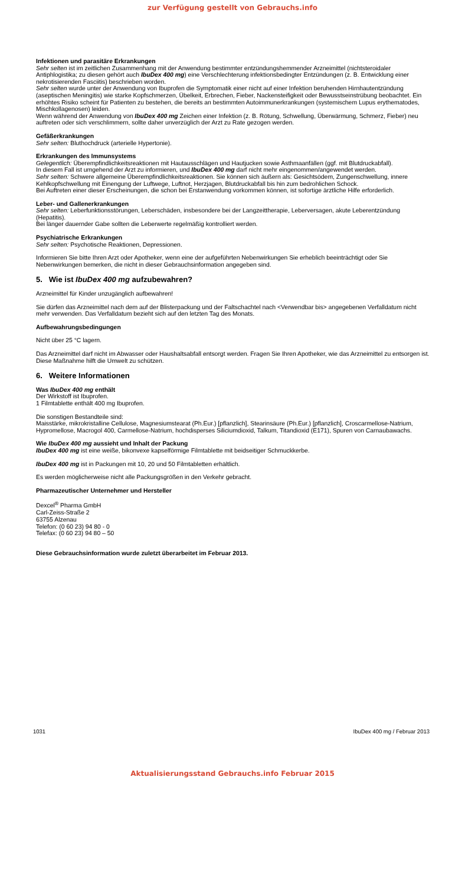zur Verfügung gestellt von Gebrauchs.info
Infektionen und parasitäre Erkrankungen
Sehr selten ist im zeitlichen Zusammenhang mit der Anwendung bestimmter entzündungshemmender Arzneimittel (nichtsteroidaler Antiphlogistika; zu diesen gehört auch IbuDex 400 mg) eine Verschlechterung infektionsbedingter Entzündungen (z. B. Entwicklung einer nekrotisierenden Fasciitis) beschrieben worden.
Sehr selten wurde unter der Anwendung von Ibuprofen die Symptomatik einer nicht auf einer Infektion beruhenden Hirnhautentzündung (aseptischen Meningitis) wie starke Kopfschmerzen, Übelkeit, Erbrechen, Fieber, Nackensteifigkeit oder Bewusstseinstrübung beobachtet. Ein erhöhtes Risiko scheint für Patienten zu bestehen, die bereits an bestimmten Autoimmunerkrankungen (systemischem Lupus erythematodes, Mischkollagenosen) leiden.
Wenn während der Anwendung von IbuDex 400 mg Zeichen einer Infektion (z. B. Rötung, Schwellung, Überwärmung, Schmerz, Fieber) neu auftreten oder sich verschlimmern, sollte daher unverzüglich der Arzt zu Rate gezogen werden.
Gefäßerkrankungen
Sehr selten: Bluthochdruck (arterielle Hypertonie).
Erkrankungen des Immunsystems
Gelegentlich: Überempfindlichkeitsreaktionen mit Hautausschlägen und Hautjucken sowie Asthmaanfällen (ggf. mit Blutdruckabfall).
In diesem Fall ist umgehend der Arzt zu informieren, und IbuDex 400 mg darf nicht mehr eingenommen/angewendet werden.
Sehr selten: Schwere allgemeine Überempfindlichkeitsreaktionen. Sie können sich äußern als: Gesichtsödem, Zungenschwellung, innere Kehlkopfschwellung mit Einengung der Luftwege, Luftnot, Herzjagen, Blutdruckabfall bis hin zum bedrohlichen Schock.
Bei Auftreten einer dieser Erscheinungen, die schon bei Erstanwendung vorkommen können, ist sofortige ärztliche Hilfe erforderlich.
Leber- und Gallenerkrankungen
Sehr selten: Leberfunktionsstörungen, Leberschäden, insbesondere bei der Langzeittherapie, Leberversagen, akute Leberentzündung (Hepatitis).
Bei länger dauernder Gabe sollten die Leberwerte regelmäßig kontrolliert werden.
Psychiatrische Erkrankungen
Sehr selten: Psychotische Reaktionen, Depressionen.
Informieren Sie bitte Ihren Arzt oder Apotheker, wenn eine der aufgeführten Nebenwirkungen Sie erheblich beeinträchtigt oder Sie Nebenwirkungen bemerken, die nicht in dieser Gebrauchsinformation angegeben sind.
5. Wie ist IbuDex 400 mg aufzubewahren?
Arzneimittel für Kinder unzugänglich aufbewahren!
Sie dürfen das Arzneimittel nach dem auf der Blisterpackung und der Faltschachtel nach <Verwendbar bis> angegebenen Verfalldatum nicht mehr verwenden. Das Verfalldatum bezieht sich auf den letzten Tag des Monats.
Aufbewahrungsbedingungen
Nicht über 25 °C lagern.
Das Arzneimittel darf nicht im Abwasser oder Haushaltsabfall entsorgt werden. Fragen Sie Ihren Apotheker, wie das Arzneimittel zu entsorgen ist. Diese Maßnahme hilft die Umwelt zu schützen.
6. Weitere Informationen
Was IbuDex 400 mg enthält
Der Wirkstoff ist Ibuprofen.
1 Filmtablette enthält 400 mg Ibuprofen.
Die sonstigen Bestandteile sind:
Maisstärke, mikrokristalline Cellulose, Magnesiumstearat (Ph.Eur.) [pflanzlich], Stearinsäure (Ph.Eur.) [pflanzlich], Croscarmellose-Natrium, Hypromellose, Macrogol 400, Carmellose-Natrium, hochdisperses Siliciumdioxid, Talkum, Titandioxid (E171), Spuren von Carnaubawachs.
Wie IbuDex 400 mg aussieht und Inhalt der Packung
IbuDex 400 mg ist eine weiße, bikonvexe kapselförmige Filmtablette mit beidseitiger Schmuckkerbe.
IbuDex 400 mg ist in Packungen mit 10, 20 und 50 Filmtabletten erhältlich.
Es werden möglicherweise nicht alle Packungsgrößen in den Verkehr gebracht.
Pharmazeutischer Unternehmer und Hersteller
Dexcel<sup>®</sup> Pharma GmbH
Carl-Zeiss-Straße 2
63755 Alzenau
Telefon: (0 60 23) 94 80 - 0
Telefax: (0 60 23) 94 80 – 50
Diese Gebrauchsinformation wurde zuletzt überarbeitet im Februar 2013.
1031 IbuDex 400 mg / Februar 2013
Aktualisierungsstand Gebrauchs.info Februar 2015